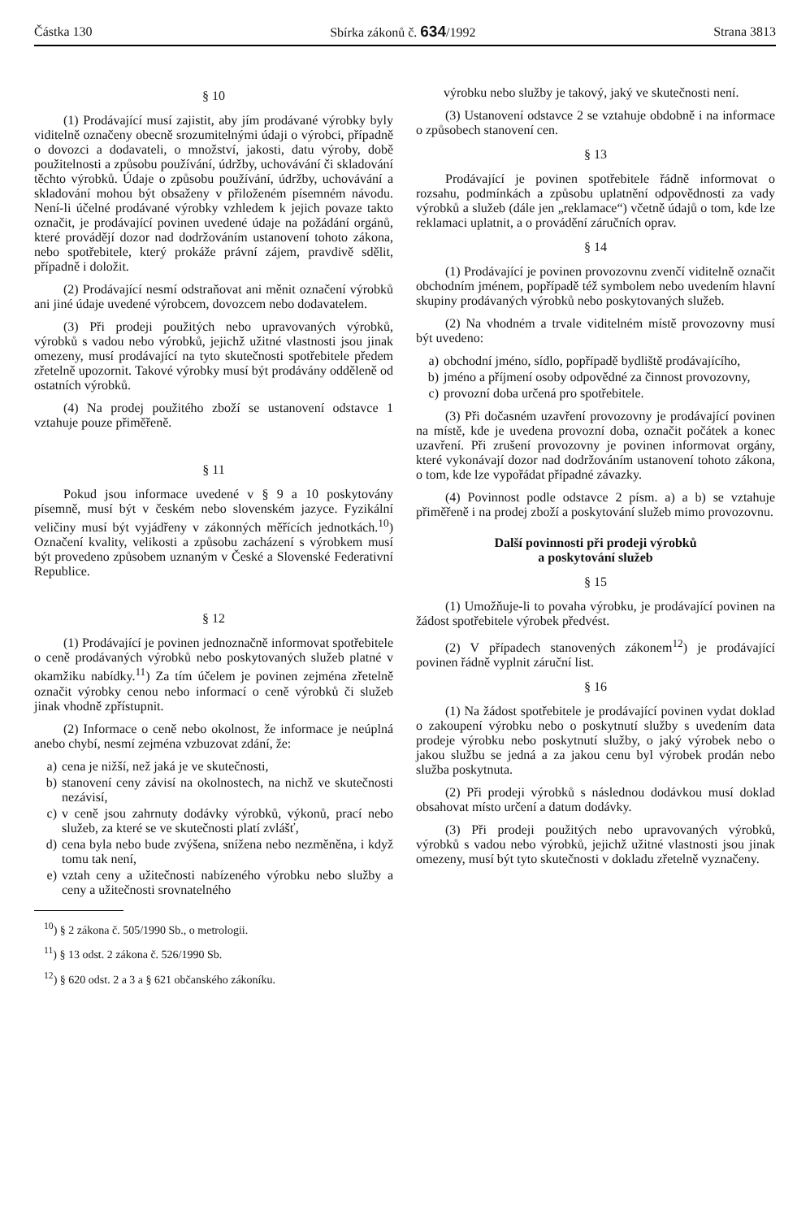Částka 130 Sbírka zákonů č. 634/1992 Strana 3813
§ 10
(1) Prodávající musí zajistit, aby jím prodávané výrobky byly viditelně označeny obecně srozumitelnými údaji o výrobci, případně o dovozci a dodavateli, o množství, jakosti, datu výroby, době použitelnosti a způsobu používání, údržby, uchovávání či skladování těchto výrobků. Údaje o způsobu používání, údržby, uchovávání a skladování mohou být obsaženy v přiloženém písemném návodu. Není-li účelné prodávané výrobky vzhledem k jejich povaze takto označit, je prodávající povinen uvedené údaje na požádání orgánů, které provádějí dozor nad dodržováním ustanovení tohoto zákona, nebo spotřebitele, který prokáže právní zájem, pravdivě sdělit, případně i doložit.
(2) Prodávající nesmí odstraňovat ani měnit označení výrobků ani jiné údaje uvedené výrobcem, dovozcem nebo dodavatelem.
(3) Při prodeji použitých nebo upravovaných výrobků, výrobků s vadou nebo výrobků, jejichž užitné vlastnosti jsou jinak omezeny, musí prodávající na tyto skutečnosti spotřebitele předem zřetelně upozornit. Takové výrobky musí být prodávány odděleně od ostatních výrobků.
(4) Na prodej použitého zboží se ustanovení odstavce 1 vztahuje pouze přiměřeně.
§ 11
Pokud jsou informace uvedené v § 9 a 10 poskytovány písemně, musí být v českém nebo slovenském jazyce. Fyzikální veličiny musí být vyjádřeny v zákonných měřících jednotkách.<sup>10</sup>) Označení kvality, velikosti a způsobu zacházení s výrobkem musí být provedeno způsobem uznaným v České a Slovenské Federativní Republice.
§ 12
(1) Prodávající je povinen jednoznačně informovat spotřebitele o ceně prodávaných výrobků nebo poskytovaných služeb platné v okamžiku nabídky.<sup>11</sup>) Za tím účelem je povinen zejména zřetelně označit výrobky cenou nebo informací o ceně výrobků či služeb jinak vhodně zpřístupnit.
(2) Informace o ceně nebo okolnost, že informace je neúplná anebo chybí, nesmí zejména vzbuzovat zdání, že:
a) cena je nižší, než jaká je ve skutečnosti,
b) stanovení ceny závisí na okolnostech, na nichž ve skutečnosti nezávisí,
c) v ceně jsou zahrnuty dodávky výrobků, výkonů, prací nebo služeb, za které se ve skutečnosti platí zvlášť,
d) cena byla nebo bude zvýšena, snížena nebo nezměněna, i když tomu tak není,
e) vztah ceny a užitečnosti nabízeného výrobku nebo služby a ceny a užitečnosti srovnatelného
výrobku nebo služby je takový, jaký ve skutečnosti není.
(3) Ustanovení odstavce 2 se vztahuje obdobně i na informace o způsobech stanovení cen.
§ 13
Prodávající je povinen spotřebitele řádně informovat o rozsahu, podmínkách a způsobu uplatnění odpovědnosti za vady výrobků a služeb (dále jen „reklamace“) včetně údajů o tom, kde lze reklamaci uplatnit, a o provádění záručních oprav.
§ 14
(1) Prodávající je povinen provozovnu zvenčí viditelně označit obchodním jménem, popřípadě též symbolem nebo uvedením hlavní skupiny prodávaných výrobků nebo poskytovaných služeb.
(2) Na vhodném a trvale viditelném místě provozovny musí být uvedeno:
a) obchodní jméno, sídlo, popřípadě bydliště prodávajícího,
b) jméno a příjmení osoby odpovědné za činnost provozovny,
c) provozní doba určená pro spotřebitele.
(3) Při dočasném uzavření provozovny je prodávající povinen na místě, kde je uvedena provozní doba, označit počátek a konec uzavření. Při zrušení provozovny je povinen informovat orgány, které vykonávají dozor nad dodržováním ustanovení tohoto zákona, o tom, kde lze vypořádat případné závazky.
(4) Povinnost podle odstavce 2 písm. a) a b) se vztahuje přiměřeně i na prodej zboží a poskytování služeb mimo provozovnu.
Další povinnosti při prodeji výrobků
a poskytování služeb
§ 15
(1) Umožňuje-li to povaha výrobku, je prodávající povinen na žádost spotřebitele výrobek předvést.
(2) V případech stanovených zákonem<sup>12</sup>) je prodávající povinen řádně vyplnit záruční list.
§ 16
(1) Na žádost spotřebitele je prodávající povinen vydat doklad o zakoupení výrobku nebo o poskytnutí služby s uvedením data prodeje výrobku nebo poskytnutí služby, o jaký výrobek nebo o jakou službu se jedná a za jakou cenu byl výrobek prodán nebo služba poskytnuta.
(2) Při prodeji výrobků s následnou dodávkou musí doklad obsahovat místo určení a datum dodávky.
(3) Při prodeji použitých nebo upravovaných výrobků, výrobků s vadou nebo výrobků, jejichž užitné vlastnosti jsou jinak omezeny, musí být tyto skutečnosti v dokladu zřetelně vyznačeny.
<sup>10</sup>) § 2 zákona č. 505/1990 Sb., o metrologii.
<sup>11</sup>) § 13 odst. 2 zákona č. 526/1990 Sb.
<sup>12</sup>) § 620 odst. 2 a 3 a § 621 občanského zákoníku.